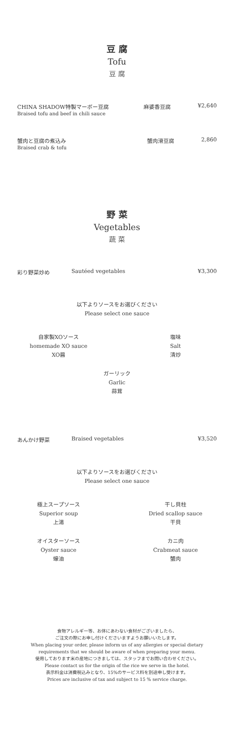豆 腐
Tofu
豆 腐
CHINA SHADOW特製マーボー豆腐
Braised tofu and beef in chili sauce
麻婆香豆腐 ¥2,640
蟹肉と豆腐の煮込み
Braised crab & tofu
蟹肉滑豆腐 2,860
野 菜
Vegetables
蔬 菜
彩り野菜炒め Sautéed vegetables ¥3,300
以下よりソースをお選びください
Please select one sauce
自家製XOソース
homemade XO sauce
XO醤
塩味
Salt
清炒
ガーリック
Garlic
蒜茸
あんかけ野菜 Braised vegetables ¥3,520
以下よりソースをお選びください
Please select one sauce
極上スープソース
Superior soup
上湯
干し貝柱
Dried scallop sauce
干貝
オイスターソース
Oyster sauce
蠔油
カニ肉
Crabmeat sauce
蟹肉
食物アレルギー等、お体にあわない食材がございましたら、
ご注文の際にお申し付けくださいますようお願いいたします。
When placing your order, please inform us of any allergies or special dietary requirements that we should be aware of when preparing your menu.
使用しております米の産地につきましては、スタッフまでお問い合わせください。
Please contact us for the origin of the rice we serve in the hotel.
表示料金は消費税込みとなり、15%のサービス料を別途申し受けます。
Prices are inclusive of tax and subject to 15 % service charge.